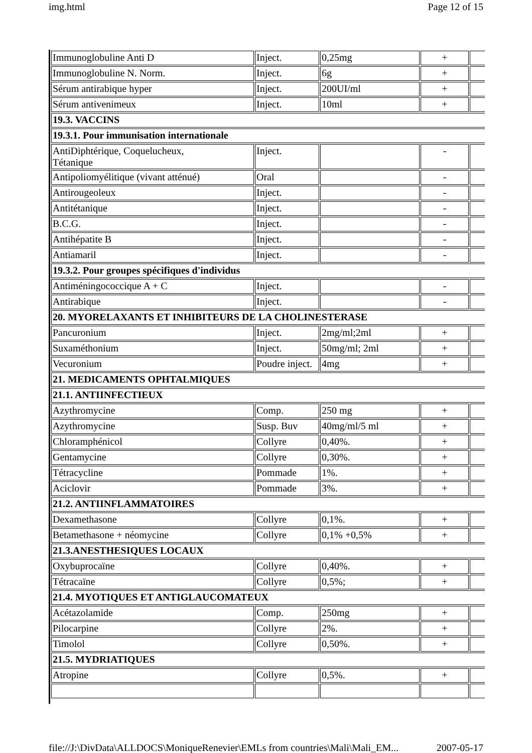img.html Page 12 of 15
| Immunoglobuline Anti D | Inject. | 0,25mg | + | |
| Immunoglobuline N. Norm. | Inject. | 6g | + | |
| Sérum antirabique hyper | Inject. | 200UI/ml | + | |
| Sérum antivenimeux | Inject. | 10ml | + | |
| 19.3. VACCINS | | | | |
| 19.3.1. Pour immunisation internationale | | | | |
| AntiDiphtérique, Coquelucheux, Tétanique | Inject. | | - | |
| Antipoliomyélitique (vivant atténué) | Oral | | - | |
| Antirougeoleux | Inject. | | - | |
| Antitétanique | Inject. | | - | |
| B.C.G. | Inject. | | - | |
| Antihépatite B | Inject. | | - | |
| Antiamaril | Inject. | | - | |
| 19.3.2. Pour groupes spécifiques d'individus | | | | |
| Antiméningococcique A + C | Inject. | | - | |
| Antirabique | Inject. | | - | |
| 20. MYORELAXANTS ET INHIBITEURS DE LA CHOLINESTERASE | | | | |
| Pancuronium | Inject. | 2mg/ml;2ml | + | |
| Suxaméthonium | Inject. | 50mg/ml; 2ml | + | |
| Vecuronium | Poudre inject. | 4mg | + | |
| 21. MEDICAMENTS OPHTALMIQUES | | | | |
| 21.1. ANTIINFECTIEUX | | | | |
| Azythromycine | Comp. | 250 mg | + | |
| Azythromycine | Susp. Buv | 40mg/ml/5 ml | + | |
| Chloramphénicol | Collyre | 0,40%. | + | |
| Gentamycine | Collyre | 0,30%. | + | |
| Tétracycline | Pommade | 1%. | + | |
| Aciclovir | Pommade | 3%. | + | |
| 21.2. ANTIINFLAMMATOIRES | | | | |
| Dexamethasone | Collyre | 0,1%. | + | |
| Betamethasone + néomycine | Collyre | 0,1% +0,5% | + | |
| 21.3.ANESTHESIQUES LOCAUX | | | | |
| Oxybuprocaïne | Collyre | 0,40%. | + | |
| Tétracaïne | Collyre | 0,5%; | + | |
| 21.4. MYOTIQUES ET ANTIGLAUCOMATEUX | | | | |
| Acétazolamide | Comp. | 250mg | + | |
| Pilocarpine | Collyre | 2%. | + | |
| Timolol | Collyre | 0,50%. | + | |
| 21.5. MYDRIATIQUES | | | | |
| Atropine | Collyre | 0,5%. | + | |
file://J:\DivData\ALLDOCS\MoniqueRenevier\EMLs from countries\Mali\Mali_EM... 2007-05-17